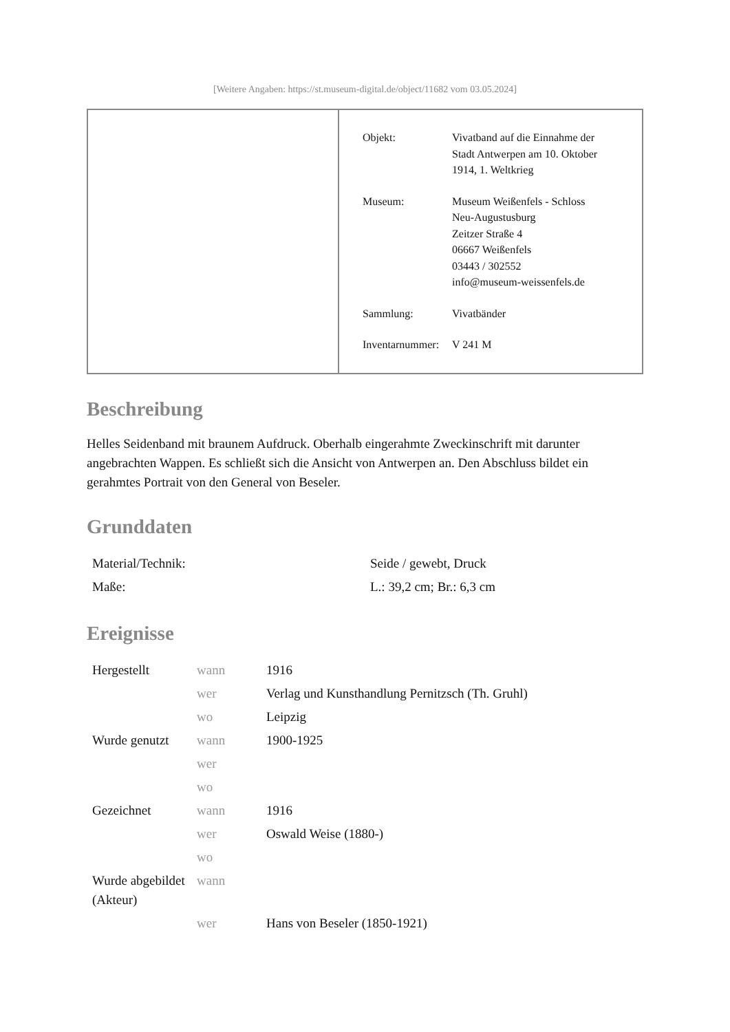[Weitere Angaben: https://st.museum-digital.de/object/11682 vom 03.05.2024]
| Objekt: | Vivatband auf die Einnahme der Stadt Antwerpen am 10. Oktober 1914, 1. Weltkrieg |
| Museum: | Museum Weißenfels - Schloss Neu-Augustusburg Zeitzer Straße 4 06667 Weißenfels 03443 / 302552 info@museum-weissenfels.de |
| Sammlung: | Vivatbänder |
| Inventarnummer: | V 241 M |
Beschreibung
Helles Seidenband mit braunem Aufdruck. Oberhalb eingerahmte Zweckinschrift mit darunter angebrachten Wappen. Es schließt sich die Ansicht von Antwerpen an. Den Abschluss bildet ein gerahmtes Portrait von den General von Beseler.
Grunddaten
| Material/Technik: | Seide / gewebt, Druck |
| Maße: | L.: 39,2 cm; Br.: 6,3 cm |
Ereignisse
| Hergestellt | wann | 1916 |
| | wer | Verlag und Kunsthandlung Pernitzsch (Th. Gruhl) |
| | wo | Leipzig |
| Wurde genutzt | wann | 1900-1925 |
| | wer | |
| | wo | |
| Gezeichnet | wann | 1916 |
| | wer | Oswald Weise (1880-) |
| | wo | |
| Wurde abgebildet (Akteur) | wann | |
| | wer | Hans von Beseler (1850-1921) |